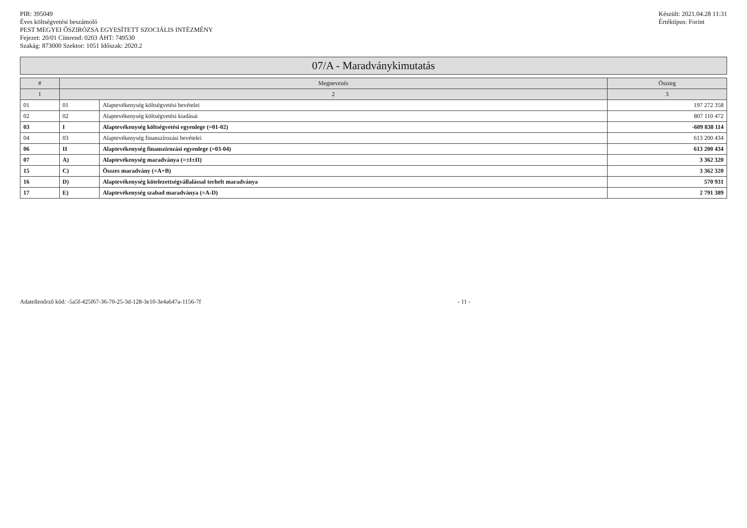PIR: 395049
Éves költségvetési beszámoló
PEST MEGYEI ŐSZIRÓZSA EGYESÍTETT SZOCIÁLIS INTÉZMÉNY
Fejezet: 20/01 Címrend: 0203 ÁHT: 749530
Szakág: 873000 Szektor: 1051 Időszak: 2020.2
Készült: 2021.04.28 11:31
Értéktípus: Forint
07/A - Maradványkimutatás
| # | Megnevezés | | Összeg |
| --- | --- | --- | --- |
| 1 | 2 | | 3 |
| 01 | 01 | Alaptevékenység költségvetési bevételei | 197 272 358 |
| 02 | 02 | Alaptevékenység költségvetési kiadásai | 807 110 472 |
| 03 | I | Alaptevékenység költségvetési egyenlege (=01-02) | -609 838 114 |
| 04 | 03 | Alaptevékenység finanszírozási bevételei | 613 200 434 |
| 06 | II | Alaptevékenység finanszírozási egyenlege (=03-04) | 613 200 434 |
| 07 | A) | Alaptevékenység maradványa (=±I±II) | 3 362 320 |
| 15 | C) | Összes maradvány (=A+B) | 3 362 320 |
| 16 | D) | Alaptevékenység kötelezettségvállalással terhelt maradványa | 570 931 |
| 17 | E) | Alaptevékenység szabad maradványa (=A-D) | 2 791 389 |
Adatellenőrző kód: -5a5f-425f67-36-70-25-3d-128-3e10-3e4a647a-1156-7f - 11 -